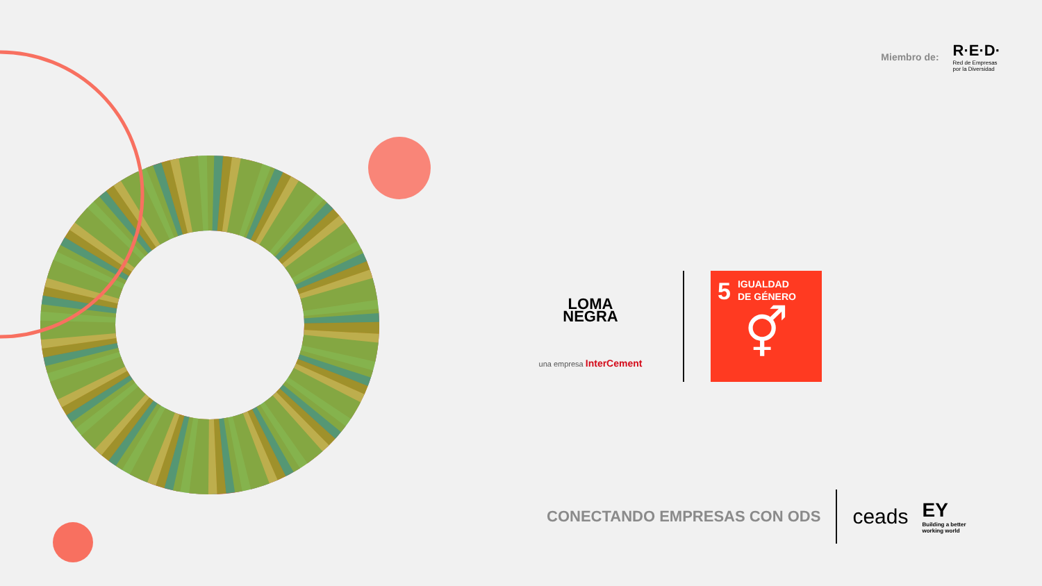Miembro de:
R·E·D·
Red de Empresas
por la Diversidad
LOMA
NEGRA
una empresa InterCement
5
IGUALDAD
DE GÉNERO
⚥
CONECTANDO EMPRESAS CON ODS
ceads
EY
Building a better
working world